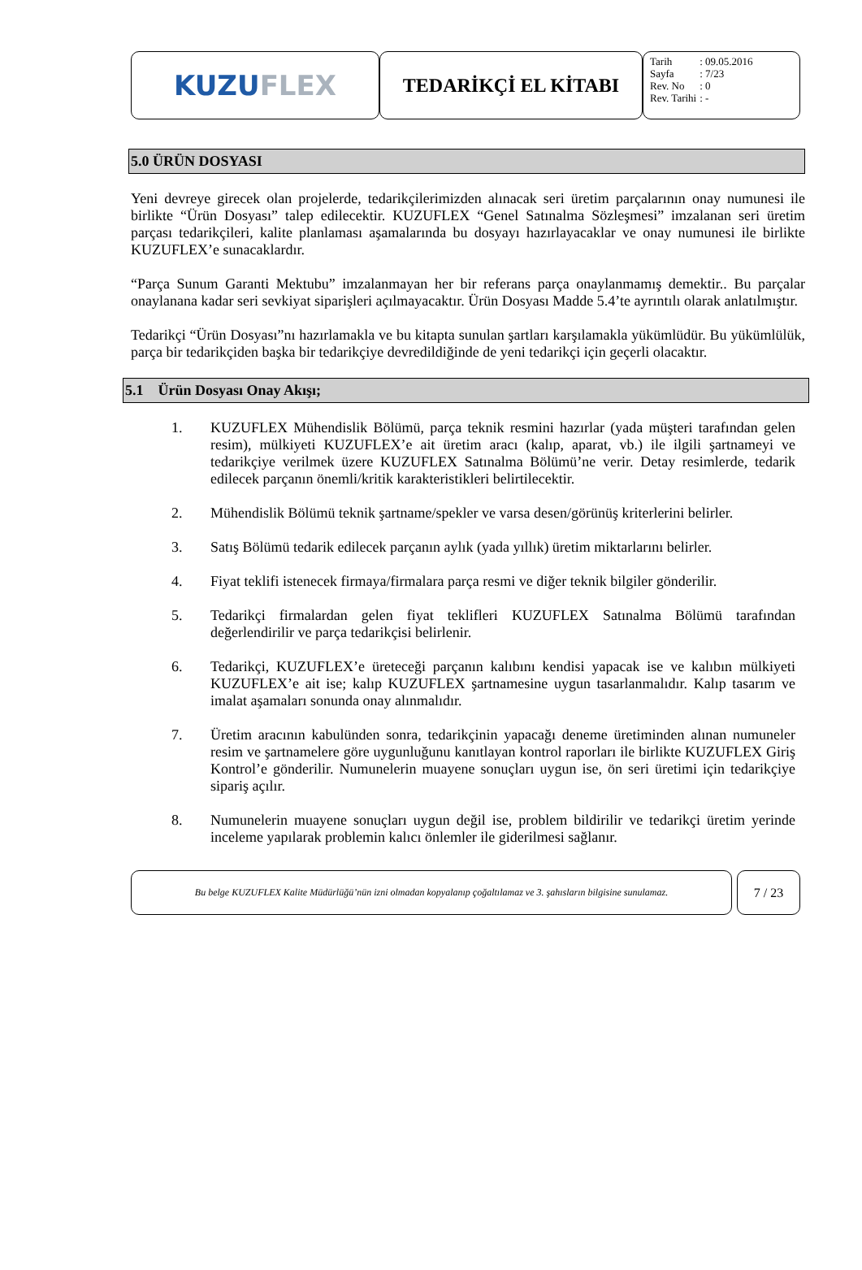KUZU FLEX
TEDARİKÇİ EL KİTABI
| Tarih | : 09.05.2016 |
| Sayfa | : 7/23 |
| Rev. No | : 0 |
| Rev. Tarihi | : - |
5.0 ÜRÜN DOSYASI
Yeni devreye girecek olan projelerde, tedarikçilerimizden alınacak seri üretim parçalarının onay numunesi ile birlikte “Ürün Dosyası” talep edilecektir. KUZUFLEX “Genel Satınalma Sözleşmesi” imzalanan seri üretim parçası tedarikçileri, kalite planlaması aşamalarında bu dosyayı hazırlayacaklar ve onay numunesi ile birlikte KUZUFLEX’e sunacaklardır.
“Parça Sunum Garanti Mektubu” imzalanmayan her bir referans parça onaylanmamış demektir.. Bu parçalar onaylanana kadar seri sevkiyat siparişleri açılmayacaktır. Ürün Dosyası Madde 5.4’te ayrıntılı olarak anlatılmıştır.
Tedarikçi “Ürün Dosyası”nı hazırlamakla ve bu kitapta sunulan şartları karşılamakla yükümlüdür. Bu yükümlülük, parça bir tedarikçiden başka bir tedarikçiye devredildiğinde de yeni tedarikçi için geçerli olacaktır.
5.1 Ürün Dosyası Onay Akışı;
1. KUZUFLEX Mühendislik Bölümü, parça teknik resmini hazırlar (yada müşteri tarafından gelen resim), mülkiyeti KUZUFLEX’e ait üretim aracı (kalıp, aparat, vb.) ile ilgili şartnameyi ve tedarikçiye verilmek üzere KUZUFLEX Satınalma Bölümü’ne verir. Detay resimlerde, tedarik edilecek parçanın önemli/kritik karakteristikleri belirtilecektir.
2. Mühendislik Bölümü teknik şartname/spekler ve varsa desen/görünüş kriterlerini belirler.
3. Satış Bölümü tedarik edilecek parçanın aylık (yada yıllık) üretim miktarlarını belirler.
4. Fiyat teklifi istenecek firmaya/firmalara parça resmi ve diğer teknik bilgiler gönderilir.
5. Tedarikçi firmalardan gelen fiyat teklifleri KUZUFLEX Satınalma Bölümü tarafından değerlendirilir ve parça tedarikçisi belirlenir.
6. Tedarikçi, KUZUFLEX’e üreteceği parçanın kalıbını kendisi yapacak ise ve kalıbın mülkiyeti KUZUFLEX’e ait ise; kalıp KUZUFLEX şartnamesine uygun tasarlanmalıdır. Kalıp tasarım ve imalat aşamaları sonunda onay alınmalıdır.
7. Üretim aracının kabulünden sonra, tedarikçinin yapacağı deneme üretiminden alınan numuneler resim ve şartnamelere göre uygunluğunu kanıtlayan kontrol raporları ile birlikte KUZUFLEX Giriş Kontrol’e gönderilir. Numunelerin muayene sonuçları uygun ise, ön seri üretimi için tedarikçiye sipariş açılır.
8. Numunelerin muayene sonuçları uygun değil ise, problem bildirilir ve tedarikçi üretim yerinde inceleme yapılarak problemin kalıcı önlemler ile giderilmesi sağlanır.
Bu belge KUZUFLEX Kalite Müdürlüğü’nün izni olmadan kopyalanıp çoğaltılamaz ve 3. şahısların bilgisine sunulamaz.
7 / 23